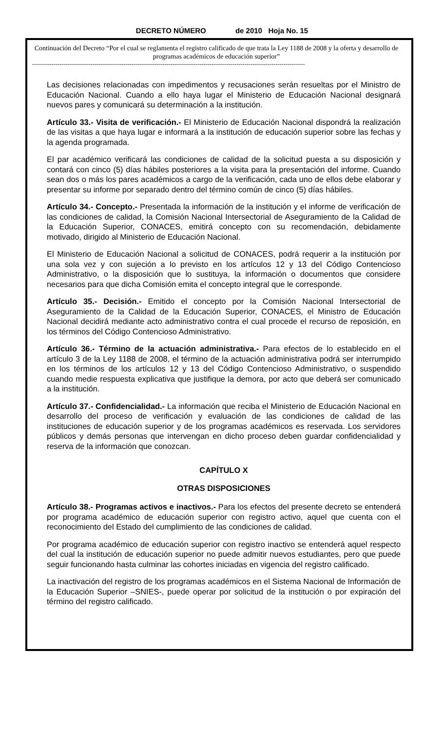DECRETO NÚMERO de 2010 Hoja No. 15
Continuación del Decreto “Por el cual se reglamenta el registro calificado de que trata la Ley 1188 de 2008 y la oferta y desarrollo de programas académicos de educación superior”
--------------------------------------------------------------------------------------------------------------------------------------------
Las decisiones relacionadas con impedimentos y recusaciones serán resueltas por el Ministro de Educación Nacional. Cuando a ello haya lugar el Ministerio de Educación Nacional designará nuevos pares y comunicará su determinación a la institución.
Artículo 33.- Visita de verificación.- El Ministerio de Educación Nacional dispondrá la realización de las visitas a que haya lugar e informará a la institución de educación superior sobre las fechas y la agenda programada.
El par académico verificará las condiciones de calidad de la solicitud puesta a su disposición y contará con cinco (5) días hábiles posteriores a la visita para la presentación del informe. Cuando sean dos o más los pares académicos a cargo de la verificación, cada uno de ellos debe elaborar y presentar su informe por separado dentro del término común de cinco (5) días hábiles.
Artículo 34.- Concepto.- Presentada la información de la institución y el informe de verificación de las condiciones de calidad, la Comisión Nacional Intersectorial de Aseguramiento de la Calidad de la Educación Superior, CONACES, emitirá concepto con su recomendación, debidamente motivado, dirigido al Ministerio de Educación Nacional.
El Ministerio de Educación Nacional a solicitud de CONACES, podrá requerir a la institución por una sola vez y con sujeción a lo previsto en los artículos 12 y 13 del Código Contencioso Administrativo, o la disposición que lo sustituya, la información o documentos que considere necesarios para que dicha Comisión emita el concepto integral que le corresponde.
Artículo 35.- Decisión.- Emitido el concepto por la Comisión Nacional Intersectorial de Aseguramiento de la Calidad de la Educación Superior, CONACES, el Ministro de Educación Nacional decidirá mediante acto administrativo contra el cual procede el recurso de reposición, en los términos del Código Contencioso Administrativo.
Artículo 36.- Término de la actuación administrativa.- Para efectos de lo establecido en el artículo 3 de la Ley 1188 de 2008, el término de la actuación administrativa podrá ser interrumpido en los términos de los artículos 12 y 13 del Código Contencioso Administrativo, o suspendido cuando medie respuesta explicativa que justifique la demora, por acto que deberá ser comunicado a la institución.
Artículo 37.- Confidencialidad.- La información que reciba el Ministerio de Educación Nacional en desarrollo del proceso de verificación y evaluación de las condiciones de calidad de las instituciones de educación superior y de los programas académicos es reservada. Los servidores públicos y demás personas que intervengan en dicho proceso deben guardar confidencialidad y reserva de la información que conozcan.
CAPÍTULO X
OTRAS DISPOSICIONES
Artículo 38.- Programas activos e inactivos.- Para los efectos del presente decreto se entenderá por programa académico de educación superior con registro activo, aquel que cuenta con el reconocimiento del Estado del cumplimiento de las condiciones de calidad.
Por programa académico de educación superior con registro inactivo se entenderá aquel respecto del cual la institución de educación superior no puede admitir nuevos estudiantes, pero que puede seguir funcionando hasta culminar las cohortes iniciadas en vigencia del registro calificado.
La inactivación del registro de los programas académicos en el Sistema Nacional de Información de la Educación Superior –SNIES-, puede operar por solicitud de la institución o por expiración del término del registro calificado.